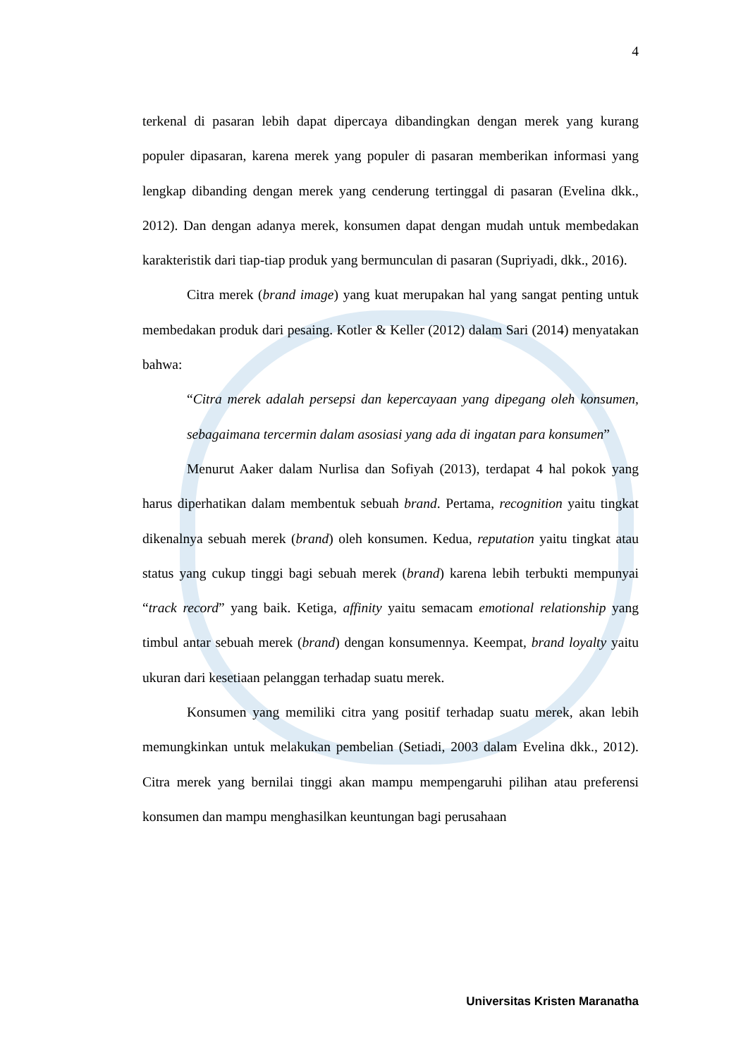4
terkenal di pasaran lebih dapat dipercaya dibandingkan dengan merek yang kurang populer dipasaran, karena merek yang populer di pasaran memberikan informasi yang lengkap dibanding dengan merek yang cenderung tertinggal di pasaran (Evelina dkk., 2012). Dan dengan adanya merek, konsumen dapat dengan mudah untuk membedakan karakteristik dari tiap-tiap produk yang bermunculan di pasaran (Supriyadi, dkk., 2016).
Citra merek (brand image) yang kuat merupakan hal yang sangat penting untuk membedakan produk dari pesaing. Kotler & Keller (2012) dalam Sari (2014) menyatakan bahwa:
“Citra merek adalah persepsi dan kepercayaan yang dipegang oleh konsumen, sebagaimana tercermin dalam asosiasi yang ada di ingatan para konsumen”
Menurut Aaker dalam Nurlisa dan Sofiyah (2013), terdapat 4 hal pokok yang harus diperhatikan dalam membentuk sebuah brand. Pertama, recognition yaitu tingkat dikenalnya sebuah merek (brand) oleh konsumen. Kedua, reputation yaitu tingkat atau status yang cukup tinggi bagi sebuah merek (brand) karena lebih terbukti mempunyai “track record” yang baik. Ketiga, affinity yaitu semacam emotional relationship yang timbul antar sebuah merek (brand) dengan konsumennya. Keempat, brand loyalty yaitu ukuran dari kesetiaan pelanggan terhadap suatu merek.
Konsumen yang memiliki citra yang positif terhadap suatu merek, akan lebih memungkinkan untuk melakukan pembelian (Setiadi, 2003 dalam Evelina dkk., 2012). Citra merek yang bernilai tinggi akan mampu mempengaruhi pilihan atau preferensi konsumen dan mampu menghasilkan keuntungan bagi perusahaan
Universitas Kristen Maranatha